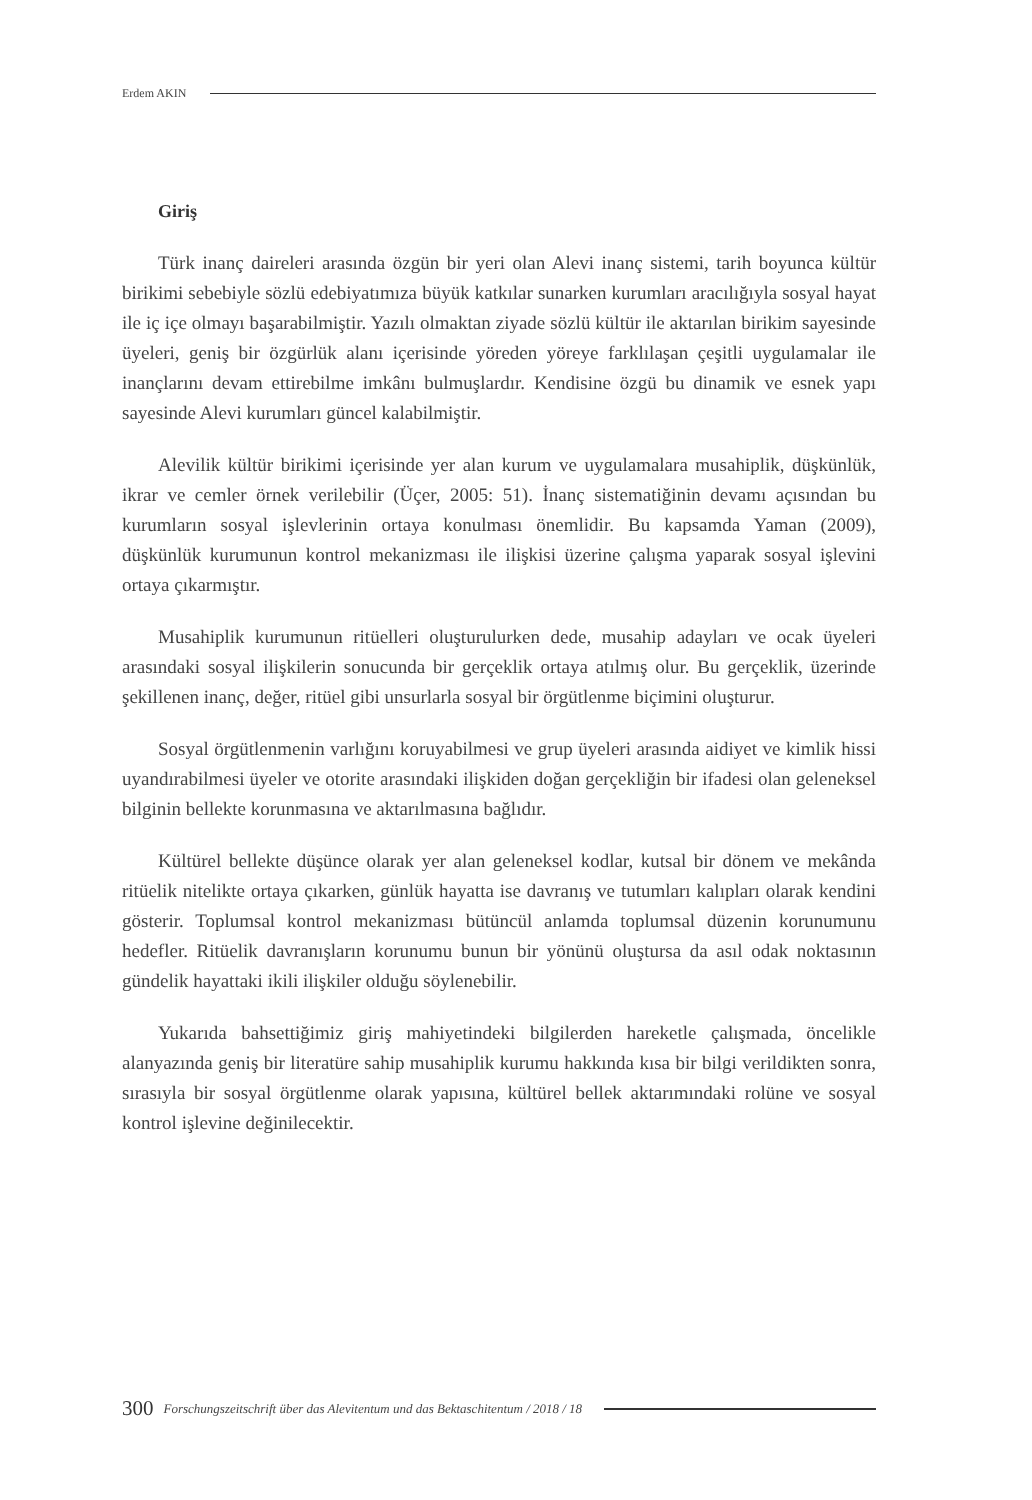Erdem AKIN
Giriş
Türk inanç daireleri arasında özgün bir yeri olan Alevi inanç sistemi, tarih boyunca kültür birikimi sebebiyle sözlü edebiyatımıza büyük katkılar sunarken kurumları aracılığıyla sosyal hayat ile iç içe olmayı başarabilmiştir. Yazılı olmaktan ziyade sözlü kültür ile aktarılan birikim sayesinde üyeleri, geniş bir özgürlük alanı içerisinde yöreden yöreye farklılaşan çeşitli uygulamalar ile inançlarını devam ettirebilme imkânı bulmuşlardır. Kendisine özgü bu dinamik ve esnek yapı sayesinde Alevi kurumları güncel kalabilmiştir.
Alevilik kültür birikimi içerisinde yer alan kurum ve uygulamalara musahiplik, düşkünlük, ikrar ve cemler örnek verilebilir (Üçer, 2005: 51). İnanç sistematiğinin devamı açısından bu kurumların sosyal işlevlerinin ortaya konulması önemlidir. Bu kapsamda Yaman (2009), düşkünlük kurumunun kontrol mekanizması ile ilişkisi üzerine çalışma yaparak sosyal işlevini ortaya çıkarmıştır.
Musahiplik kurumunun ritüelleri oluşturulurken dede, musahip adayları ve ocak üyeleri arasındaki sosyal ilişkilerin sonucunda bir gerçeklik ortaya atılmış olur. Bu gerçeklik, üzerinde şekillenen inanç, değer, ritüel gibi unsurlarla sosyal bir örgütlenme biçimini oluşturur.
Sosyal örgütlenmenin varlığını koruyabilmesi ve grup üyeleri arasında aidiyet ve kimlik hissi uyandırabilmesi üyeler ve otorite arasındaki ilişkiden doğan gerçekliğin bir ifadesi olan geleneksel bilginin bellekte korunmasına ve aktarılmasına bağlıdır.
Kültürel bellekte düşünce olarak yer alan geleneksel kodlar, kutsal bir dönem ve mekânda ritüelik nitelikte ortaya çıkarken, günlük hayatta ise davranış ve tutumları kalıpları olarak kendini gösterir. Toplumsal kontrol mekanizması bütüncül anlamda toplumsal düzenin korunumunu hedefler. Ritüelik davranışların korunumu bunun bir yönünü oluştursa da asıl odak noktasının gündelik hayattaki ikili ilişkiler olduğu söylenebilir.
Yukarıda bahsettiğimiz giriş mahiyetindeki bilgilerden hareketle çalışmada, öncelikle alanyazında geniş bir literatüre sahip musahiplik kurumu hakkında kısa bir bilgi verildikten sonra, sırasıyla bir sosyal örgütlenme olarak yapısına, kültürel bellek aktarımındaki rolüne ve sosyal kontrol işlevine değinilecektir.
300 Forschungszeitschrift über das Alevitentum und das Bektaschitentum / 2018 / 18